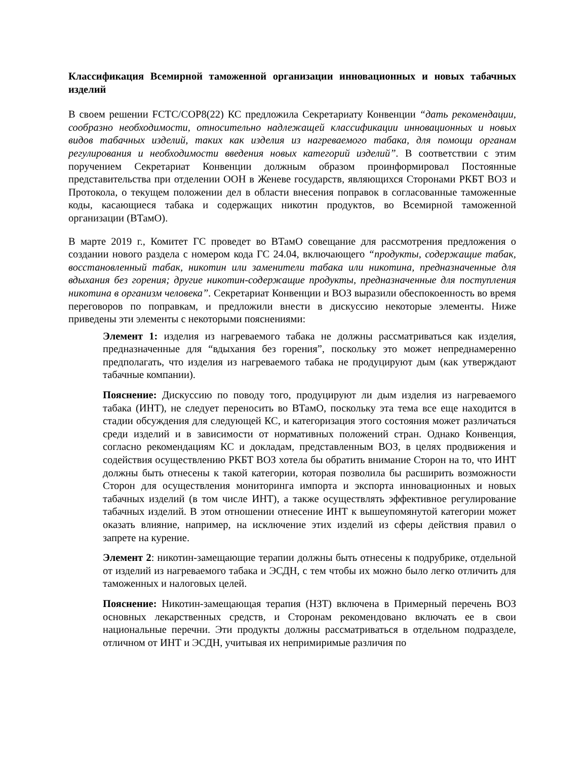Классификация Всемирной таможенной организации инновационных и новых табачных изделий
В своем решении FCTC/COP8(22) КС предложила Секретариату Конвенции “дать рекомендации, сообразно необходимости, относительно надлежащей классификации инновационных и новых видов табачных изделий, таких как изделия из нагреваемого табака, для помощи органам регулирования и необходимости введения новых категорий изделий”. В соответствии с этим поручением Секретариат Конвенции должным образом проинформировал Постоянные представительства при отделении ООН в Женеве государств, являющихся Сторонами РКБТ ВОЗ и Протокола, о текущем положении дел в области внесения поправок в согласованные таможенные коды, касающиеся табака и содержащих никотин продуктов, во Всемирной таможенной организации (ВТамО).
В марте 2019 г., Комитет ГС проведет во ВТамО совещание для рассмотрения предложения о создании нового раздела с номером кода ГС 24.04, включающего “продукты, содержащие табак, восстановленный табак, никотин или заменители табака или никотина, предназначенные для вдыхания без горения; другие никотин-содержащие продукты, предназначенные для поступления никотина в организм человека”. Секретариат Конвенции и ВОЗ выразили обеспокоенность во время переговоров по поправкам, и предложили внести в дискуссию некоторые элементы. Ниже приведены эти элементы с некоторыми пояснениями:
Элемент 1: изделия из нагреваемого табака не должны рассматриваться как изделия, предназначенные для “вдыхания без горения”, поскольку это может непреднамеренно предполагать, что изделия из нагреваемого табака не продуцируют дым (как утверждают табачные компании).
Пояснение: Дискуссию по поводу того, продуцируют ли дым изделия из нагреваемого табака (ИНТ), не следует переносить во ВТамО, поскольку эта тема все еще находится в стадии обсуждения для следующей КС, и категоризация этого состояния может различаться среди изделий и в зависимости от нормативных положений стран. Однако Конвенция, согласно рекомендациям КС и докладам, представленным ВОЗ, в целях продвижения и содействия осуществлению РКБТ ВОЗ хотела бы обратить внимание Сторон на то, что ИНТ должны быть отнесены к такой категории, которая позволила бы расширить возможности Сторон для осуществления мониторинга импорта и экспорта инновационных и новых табачных изделий (в том числе ИНТ), а также осуществлять эффективное регулирование табачных изделий. В этом отношении отнесение ИНТ к вышеупомянутой категории может оказать влияние, например, на исключение этих изделий из сферы действия правил о запрете на курение.
Элемент 2: никотин-замещающие терапии должны быть отнесены к подрубрике, отдельной от изделий из нагреваемого табака и ЭСДН, с тем чтобы их можно было легко отличить для таможенных и налоговых целей.
Пояснение: Никотин-замещающая терапия (НЗТ) включена в Примерный перечень ВОЗ основных лекарственных средств, и Сторонам рекомендовано включать ее в свои национальные перечни. Эти продукты должны рассматриваться в отдельном подразделе, отличном от ИНТ и ЭСДН, учитывая их непримиримые различия по